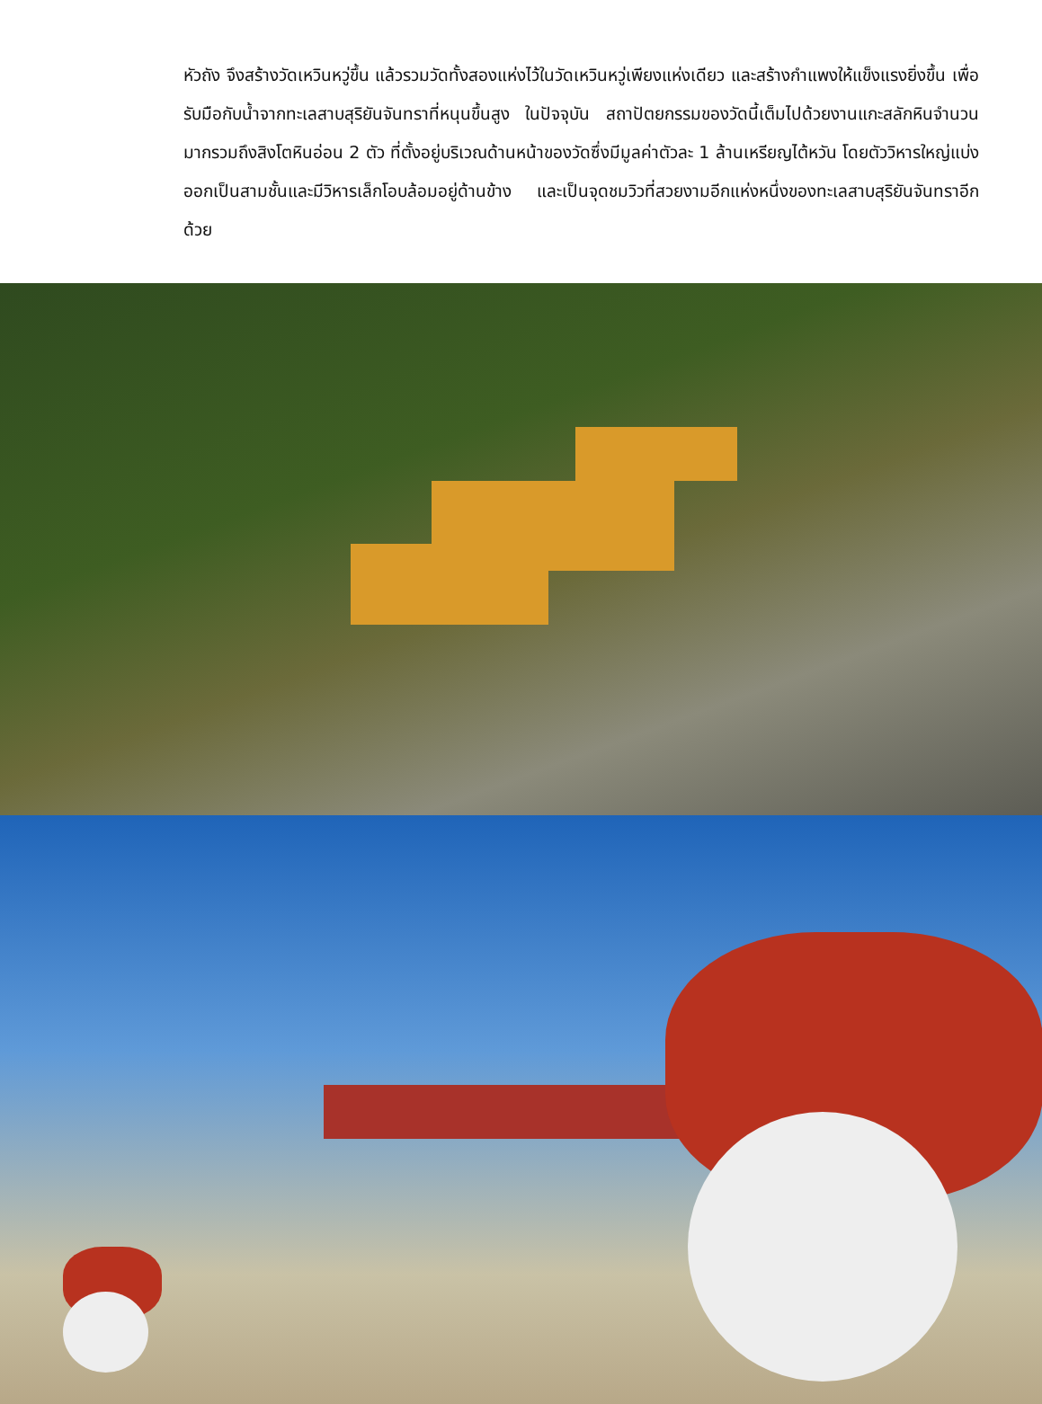หัวถัง จึงสร้างวัดเหวินหวู่ขึ้น แล้วรวมวัดทั้งสองแห่งไว้ในวัดเหวินหวู่เพียงแห่งเดียว และสร้างกำแพงให้แข็งแรงยิ่งขึ้น เพื่อรับมือกับน้ำจากทะเลสาบสุริยันจันทราที่หนุนขึ้นสูง ในปัจจุบัน สถาปัตยกรรมของวัดนี้เต็มไปด้วยงานแกะสลักหินจำนวนมากรวมถึงสิงโตหินอ่อน 2 ตัว ที่ตั้งอยู่บริเวณด้านหน้าของวัดซึ่งมีมูลค่าตัวละ 1 ล้านเหรียญไต้หวัน โดยตัววิหารใหญ่แบ่งออกเป็นสามชั้นและมีวิหารเล็กโอบล้อมอยู่ด้านข้าง และเป็นจุดชมวิวที่สวยงามอีกแห่งหนึ่งของทะเลสาบสุริยันจันทราอีกด้วย